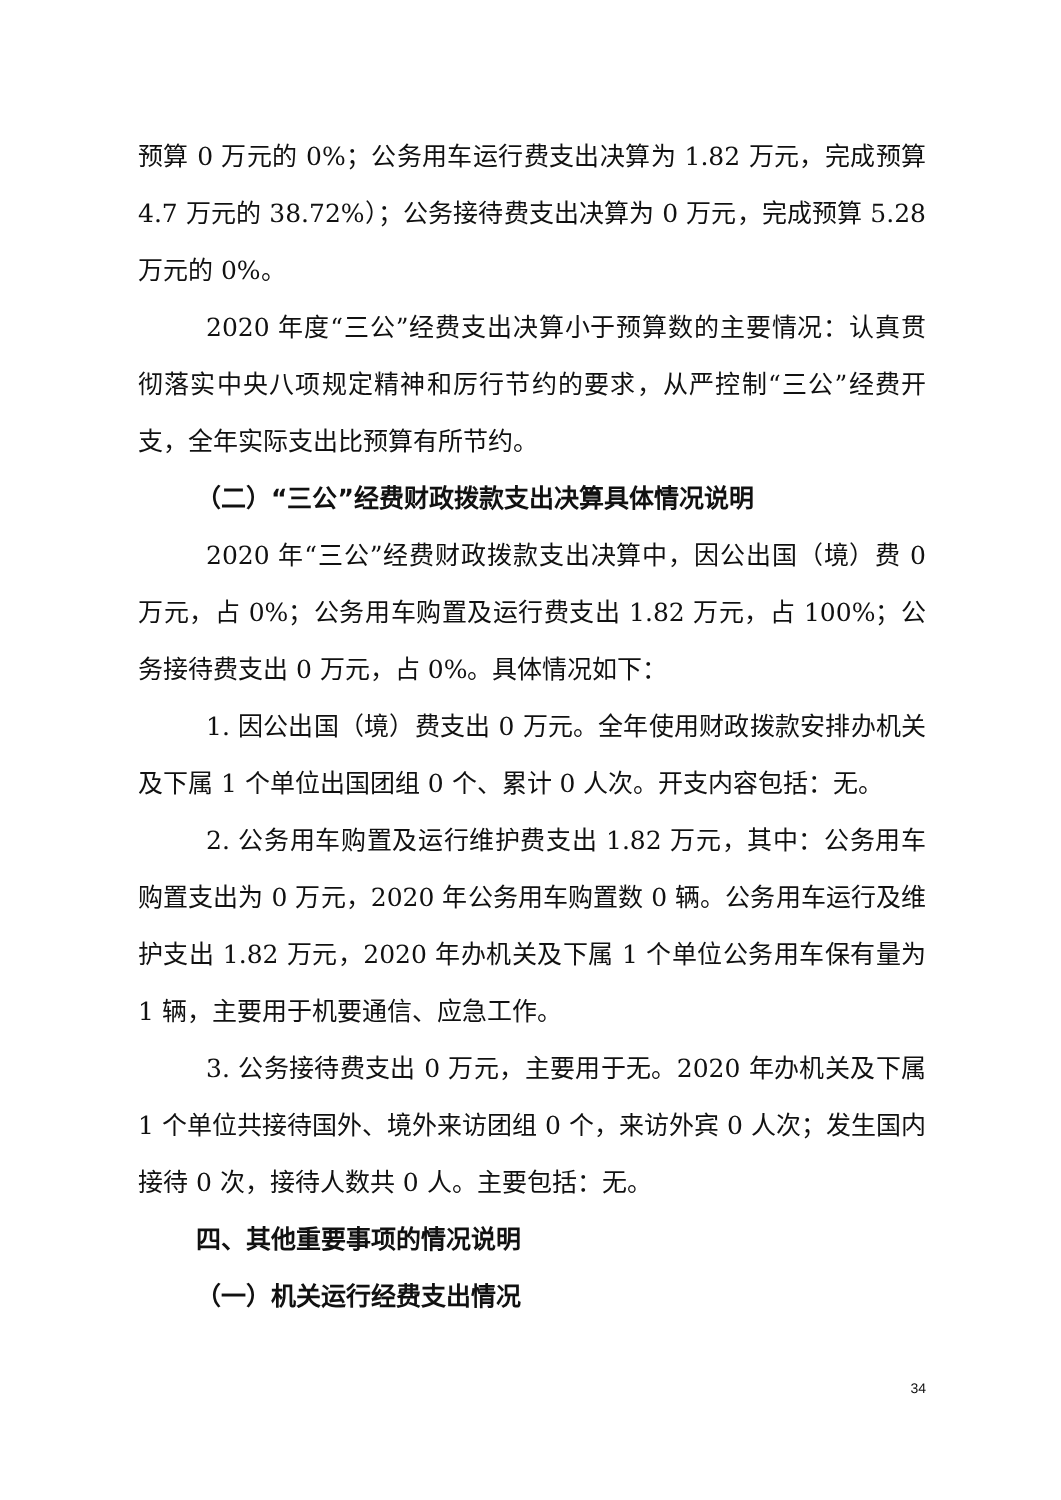预算 0 万元的 0%；公务用车运行费支出决算为 1.82 万元，完成预算 4.7 万元的 38.72%）；公务接待费支出决算为 0 万元，完成预算 5.28 万元的 0%。
2020 年度“三公”经费支出决算小于预算数的主要情况：认真贯彻落实中央八项规定精神和厉行节约的要求，从严控制“三公”经费开支，全年实际支出比预算有所节约。
（二）“三公”经费财政拨款支出决算具体情况说明
2020 年“三公”经费财政拨款支出决算中，因公出国（境）费 0 万元，占 0%；公务用车购置及运行费支出 1.82 万元，占 100%；公务接待费支出 0 万元，占 0%。具体情况如下：
1. 因公出国（境）费支出 0 万元。全年使用财政拨款安排办机关及下属 1 个单位出国团组 0 个、累计 0 人次。开支内容包括：无。
2. 公务用车购置及运行维护费支出 1.82 万元，其中：公务用车购置支出为 0 万元，2020 年公务用车购置数 0 辆。公务用车运行及维护支出 1.82 万元，2020 年办机关及下属 1 个单位公务用车保有量为 1 辆，主要用于机要通信、应急工作。
3. 公务接待费支出 0 万元，主要用于无。2020 年办机关及下属 1 个单位共接待国外、境外来访团组 0 个，来访外宾 0 人次；发生国内接待 0 次，接待人数共 0 人。主要包括：无。
四、其他重要事项的情况说明
（一）机关运行经费支出情况
34